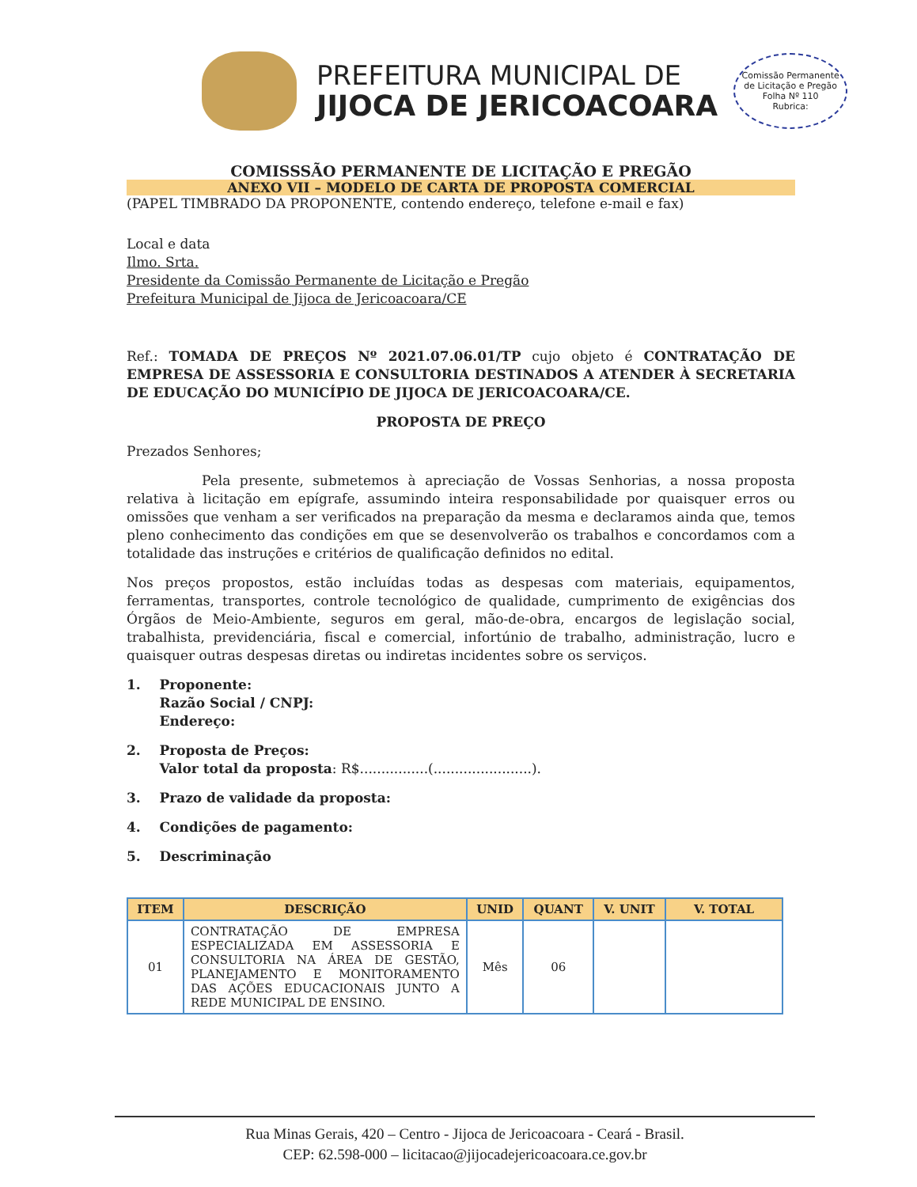PREFEITURA MUNICIPAL DE
JIJOCA DE JERICOACOARA
Comissão Permanente de Licitação e Pregão
Folha Nº 110
Rubrica:
COMISSSÃO PERMANENTE DE LICITAÇÃO E PREGÃO
ANEXO VII – MODELO DE CARTA DE PROPOSTA COMERCIAL
(PAPEL TIMBRADO DA PROPONENTE, contendo endereço, telefone e-mail e fax)
Local e data
Ilmo. Srta.
Presidente da Comissão Permanente de Licitação e Pregão
Prefeitura Municipal de Jijoca de Jericoacoara/CE
Ref.: TOMADA DE PREÇOS Nº 2021.07.06.01/TP cujo objeto é CONTRATAÇÃO DE EMPRESA DE ASSESSORIA E CONSULTORIA DESTINADOS A ATENDER À SECRETARIA DE EDUCAÇÃO DO MUNICÍPIO DE JIJOCA DE JERICOACOARA/CE.
PROPOSTA DE PREÇO
Prezados Senhores;
Pela presente, submetemos à apreciação de Vossas Senhorias, a nossa proposta relativa à licitação em epígrafe, assumindo inteira responsabilidade por quaisquer erros ou omissões que venham a ser verificados na preparação da mesma e declaramos ainda que, temos pleno conhecimento das condições em que se desenvolverão os trabalhos e concordamos com a totalidade das instruções e critérios de qualificação definidos no edital.
Nos preços propostos, estão incluídas todas as despesas com materiais, equipamentos, ferramentas, transportes, controle tecnológico de qualidade, cumprimento de exigências dos Órgãos de Meio-Ambiente, seguros em geral, mão-de-obra, encargos de legislação social, trabalhista, previdenciária, fiscal e comercial, infortúnio de trabalho, administração, lucro e quaisquer outras despesas diretas ou indiretas incidentes sobre os serviços.
1. Proponente:
Razão Social / CNPJ:
Endereço:
2. Proposta de Preços:
Valor total da proposta: R$................(.......................).
3. Prazo de validade da proposta:
4. Condições de pagamento:
5. Descriminação
| ITEM | DESCRIÇÃO | UNID | QUANT | V. UNIT | V. TOTAL |
| --- | --- | --- | --- | --- | --- |
| 01 | CONTRATAÇÃO DE EMPRESA ESPECIALIZADA EM ASSESSORIA E CONSULTORIA NA ÁREA DE GESTÃO, PLANEJAMENTO E MONITORAMENTO DAS AÇÕES EDUCACIONAIS JUNTO A REDE MUNICIPAL DE ENSINO. | Mês | 06 | | |
Rua Minas Gerais, 420 – Centro - Jijoca de Jericoacoara - Ceará - Brasil.
CEP: 62.598-000 – licitacao@jijocadejericoacoara.ce.gov.br